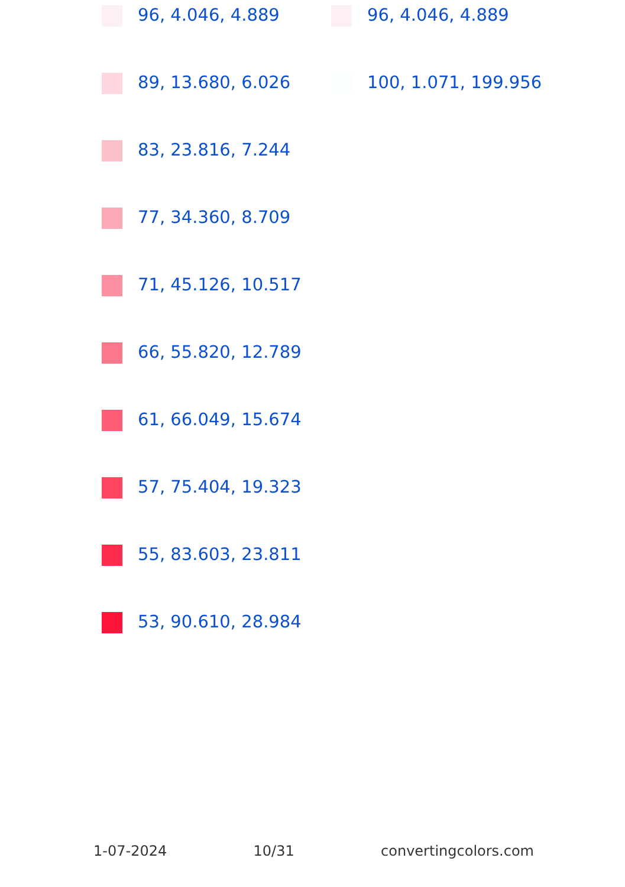96, 4.046, 4.889
89, 13.680, 6.026
83, 23.816, 7.244
77, 34.360, 8.709
71, 45.126, 10.517
66, 55.820, 12.789
61, 66.049, 15.674
57, 75.404, 19.323
55, 83.603, 23.811
53, 90.610, 28.984
96, 4.046, 4.889
100, 1.071, 199.956
1-07-2024 10/31 convertingcolors.com